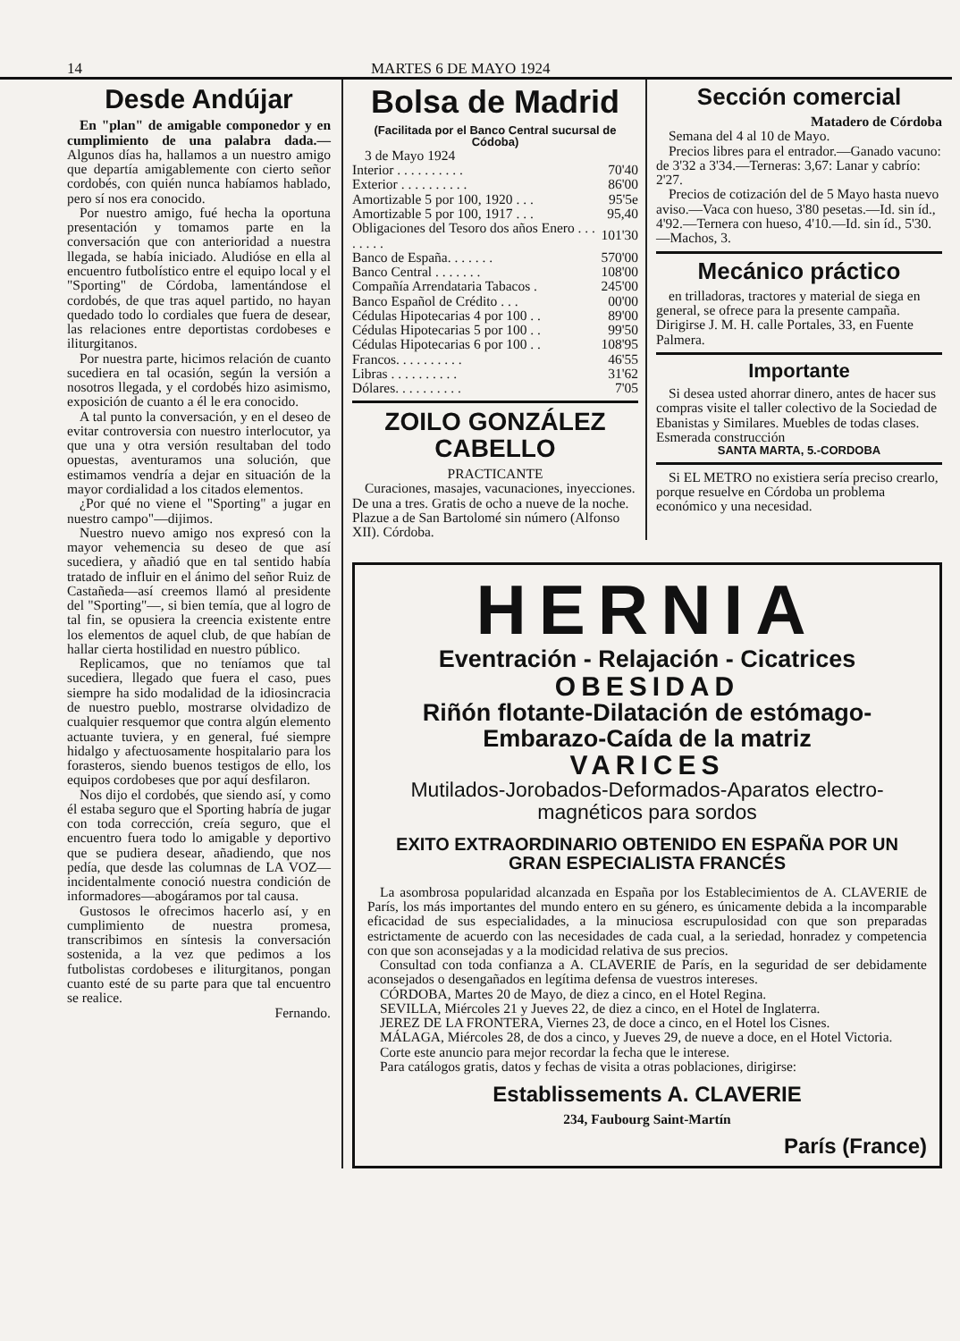14 MARTES 6 DE MAYO 1924
Desde Andújar
En "plan" de amigable componedor y en cumplimiento de una palabra dada.—Algunos días ha, hallamos a un nuestro amigo que departía amigablemente con cierto señor cordobés, con quién nunca habíamos hablado, pero sí nos era conocido.
Por nuestro amigo, fué hecha la oportuna presentación y tomamos parte en la conversación que con anterioridad a nuestra llegada, se había iniciado. Aludióse en ella al encuentro futbolístico entre el equipo local y el "Sporting" de Córdoba, lamentándose el cordobés, de que tras aquel partido, no hayan quedado todo lo cordiales que fuera de desear, las relaciones entre deportistas cordobeses e iliturgitanos.
Por nuestra parte, hicimos relación de cuanto sucediera en tal ocasión, según la versión a nosotros llegada, y el cordobés hizo asimismo, exposición de cuanto a él le era conocido.
A tal punto la conversación, y en el deseo de evitar controversia con nuestro interlocutor, ya que una y otra versión resultaban del todo opuestas, aventuramos una solución, que estimamos vendría a dejar en situación de la mayor cordialidad a los citados elementos.
¿Por qué no viene el "Sporting" a jugar en nuestro campo"—dijimos.
Nuestro nuevo amigo nos expresó con la mayor vehemencia su deseo de que así sucediera, y añadió que en tal sentido había tratado de influir en el ánimo del señor Ruiz de Castañeda—así creemos llamó al presidente del "Sporting"—, si bien temía, que al logro de tal fin, se opusiera la creencia existente entre los elementos de aquel club, de que habían de hallar cierta hostilidad en nuestro público.
Replicamos, que no teníamos que tal sucediera, llegado que fuera el caso, pues siempre ha sido modalidad de la idiosincracia de nuestro pueblo, mostrarse olvidadizo de cualquier resquemor que contra algún elemento actuante tuviera, y en general, fué siempre hidalgo y afectuosamente hospitalario para los forasteros, siendo buenos testigos de ello, los equipos cordobeses que por aquí desfilaron.
Nos dijo el cordobés, que siendo así, y como él estaba seguro que el Sporting habría de jugar con toda corrección, creía seguro, que el encuentro fuera todo lo amigable y deportivo que se pudiera desear, añadiendo, que nos pedía, que desde las columnas de LA VOZ—incidentalmente conoció nuestra condición de informadores—abogáramos por tal causa.
Gustosos le ofrecimos hacerlo así, y en cumplimiento de nuestra promesa, transcribimos en síntesis la conversación sostenida, a la vez que pedimos a los futbolistas cordobeses e iliturgitanos, pongan cuanto esté de su parte para que tal encuentro se realice.
Fernando.
Bolsa de Madrid
(Facilitada por el Banco Central sucursal de Códoba)
3 de Mayo 1924
| Interior . . . . . . . . . . | 70'40 |
| Exterior . . . . . . . . . . | 86'00 |
| Amortizable 5 por 100, 1920 . . . | 95'5e |
| Amortizable 5 por 100, 1917 . . . | 95,40 |
| Obligaciones del Tesoro dos años Enero . . . . . . . . | 101'30 |
| Banco de España. . . . . . . | 570'00 |
| Banco Central . . . . . . . | 108'00 |
| Compañía Arrendataria Tabacos . | 245'00 |
| Banco Español de Crédito . . . | 00'00 |
| Cédulas Hipotecarias 4 por 100 . . | 89'00 |
| Cédulas Hipotecarias 5 por 100 . . | 99'50 |
| Cédulas Hipotecarias 6 por 100 . . | 108'95 |
| Francos. . . . . . . . . . | 46'55 |
| Libras . . . . . . . . . . | 31'62 |
| Dólares. . . . . . . . . . | 7'05 |
ZOILO GONZÁLEZ CABELLO
PRACTICANTE
Curaciones, masajes, vacunaciones, inyecciones. De una a tres. Gratis de ocho a nueve de la noche. Plazue a de San Bartolomé sin número (Alfonso XII). Córdoba.
Sección comercial
Matadero de Córdoba
Semana del 4 al 10 de Mayo.
Precios libres para el entrador.—Ganado vacuno: de 3'32 a 3'34.—Terneras: 3,67: Lanar y cabrío: 2'27.
Precios de cotización del de 5 Mayo hasta nuevo aviso.—Vaca con hueso, 3'80 pesetas.—Id. sin íd., 4'92.—Ternera con hueso, 4'10.—Id. sin íd., 5'30.—Machos, 3.
Mecánico práctico
en trilladoras, tractores y material de siega en general, se ofrece para la presente campaña. Dirigirse J. M. H. calle Portales, 33, en Fuente Palmera.
Importante
Si desea usted ahorrar dinero, antes de hacer sus compras visite el taller colectivo de la Sociedad de Ebanistas y Similares. Muebles de todas clases. Esmerada construcción
SANTA MARTA, 5.-CORDOBA
Si EL METRO no existiera sería preciso crearlo, porque resuelve en Córdoba un problema económico y una necesidad.
HERNIA
Eventración - Relajación - Cicatrices
OBESIDAD
Riñón flotante-Dilatación de estómago-Embarazo-Caída de la matriz
VARICES
Mutilados-Jorobados-Deformados-Aparatos electro-magnéticos para sordos
EXITO EXTRAORDINARIO OBTENIDO EN ESPAÑA POR UN GRAN ESPECIALISTA FRANCÉS
La asombrosa popularidad alcanzada en España por los Establecimientos de A. CLAVERIE de París, los más importantes del mundo entero en su género, es únicamente debida a la incomparable eficacidad de sus especialidades, a la minuciosa escrupulosidad con que son preparadas estrictamente de acuerdo con las necesidades de cada cual, a la seriedad, honradez y competencia con que son aconsejadas y a la modicidad relativa de sus precios.
Consultad con toda confianza a A. CLAVERIE de París, en la seguridad de ser debidamente aconsejados o desengañados en legítima defensa de vuestros intereses.
CÓRDOBA, Martes 20 de Mayo, de diez a cinco, en el Hotel Regina.
SEVILLA, Miércoles 21 y Jueves 22, de diez a cinco, en el Hotel de Inglaterra.
JEREZ DE LA FRONTERA, Viernes 23, de doce a cinco, en el Hotel los Cisnes.
MÁLAGA, Miércoles 28, de dos a cinco, y Jueves 29, de nueve a doce, en el Hotel Victoria.
Corte este anuncio para mejor recordar la fecha que le interese.
Para catálogos gratis, datos y fechas de visita a otras poblaciones, dirigirse:
Establissements A. CLAVERIE
234, Faubourg Saint-Martín
París (France)